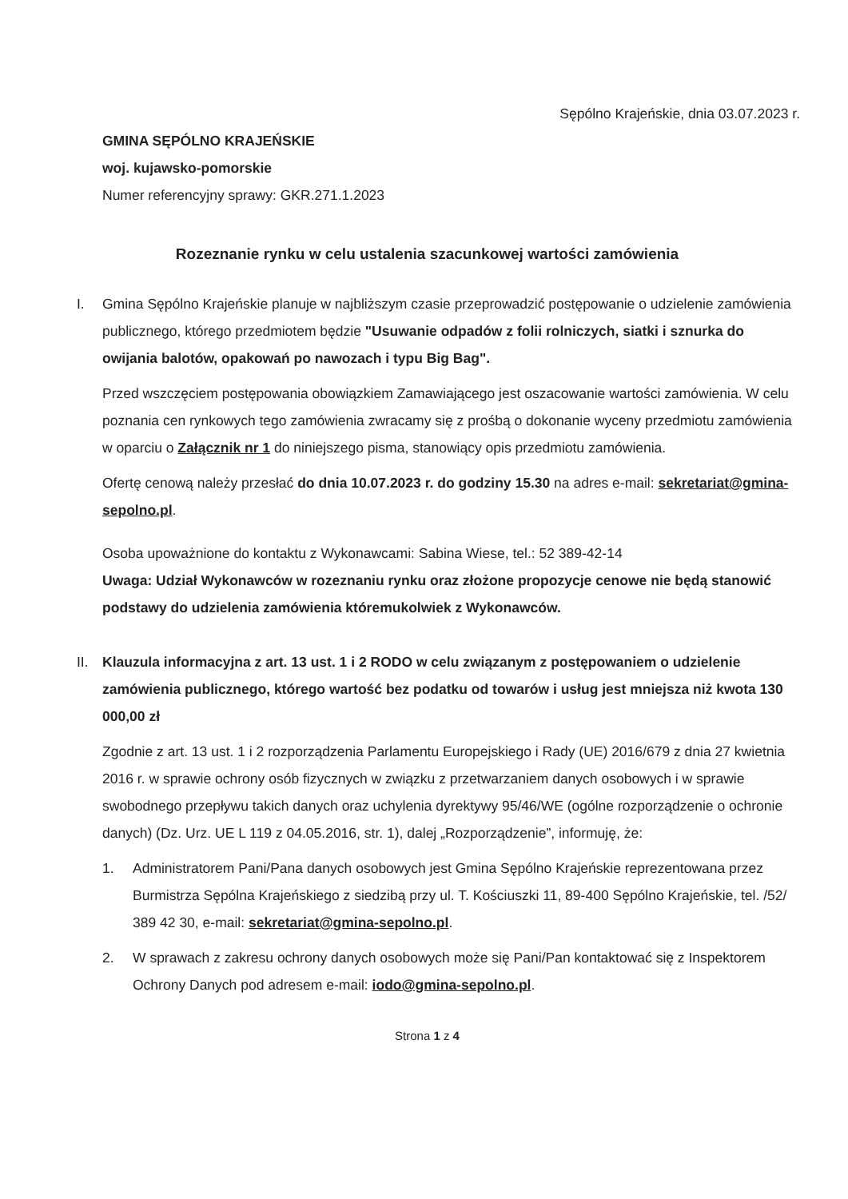Sępólno Krajeńskie, dnia 03.07.2023 r.
GMINA SĘPÓLNO KRAJEŃSKIE
woj. kujawsko-pomorskie
Numer referencyjny sprawy: GKR.271.1.2023
Rozeznanie rynku w celu ustalenia szacunkowej wartości zamówienia
I. Gmina Sępólno Krajeńskie planuje w najbliższym czasie przeprowadzić postępowanie o udzielenie zamówienia publicznego, którego przedmiotem będzie "Usuwanie odpadów z folii rolniczych, siatki i sznurka do owijania balotów, opakowań po nawozach i typu Big Bag".
Przed wszczęciem postępowania obowiązkiem Zamawiającego jest oszacowanie wartości zamówienia. W celu poznania cen rynkowych tego zamówienia zwracamy się z prośbą o dokonanie wyceny przedmiotu zamówienia w oparciu o Załącznik nr 1 do niniejszego pisma, stanowiący opis przedmiotu zamówienia.
Ofertę cenową należy przesłać do dnia 10.07.2023 r. do godziny 15.30 na adres e-mail: sekretariat@gmina-sepolno.pl.
Osoba upoważnione do kontaktu z Wykonawcami: Sabina Wiese, tel.: 52 389-42-14
Uwaga: Udział Wykonawców w rozeznaniu rynku oraz złożone propozycje cenowe nie będą stanowić podstawy do udzielenia zamówienia któremukolwiek z Wykonawców.
II. Klauzula informacyjna z art. 13 ust. 1 i 2 RODO w celu związanym z postępowaniem o udzielenie zamówienia publicznego, którego wartość bez podatku od towarów i usług jest mniejsza niż kwota 130 000,00 zł
Zgodnie z art. 13 ust. 1 i 2 rozporządzenia Parlamentu Europejskiego i Rady (UE) 2016/679 z dnia 27 kwietnia 2016 r. w sprawie ochrony osób fizycznych w związku z przetwarzaniem danych osobowych i w sprawie swobodnego przepływu takich danych oraz uchylenia dyrektywy 95/46/WE (ogólne rozporządzenie o ochronie danych) (Dz. Urz. UE L 119 z 04.05.2016, str. 1), dalej „Rozporządzenie”, informuję, że:
1. Administratorem Pani/Pana danych osobowych jest Gmina Sępólno Krajeńskie reprezentowana przez Burmistrza Sępólna Krajeńskiego z siedzibą przy ul. T. Kościuszki 11, 89-400 Sępólno Krajeńskie, tel. /52/ 389 42 30, e-mail: sekretariat@gmina-sepolno.pl.
2. W sprawach z zakresu ochrony danych osobowych może się Pani/Pan kontaktować się z Inspektorem Ochrony Danych pod adresem e-mail: iodo@gmina-sepolno.pl.
Strona 1 z 4